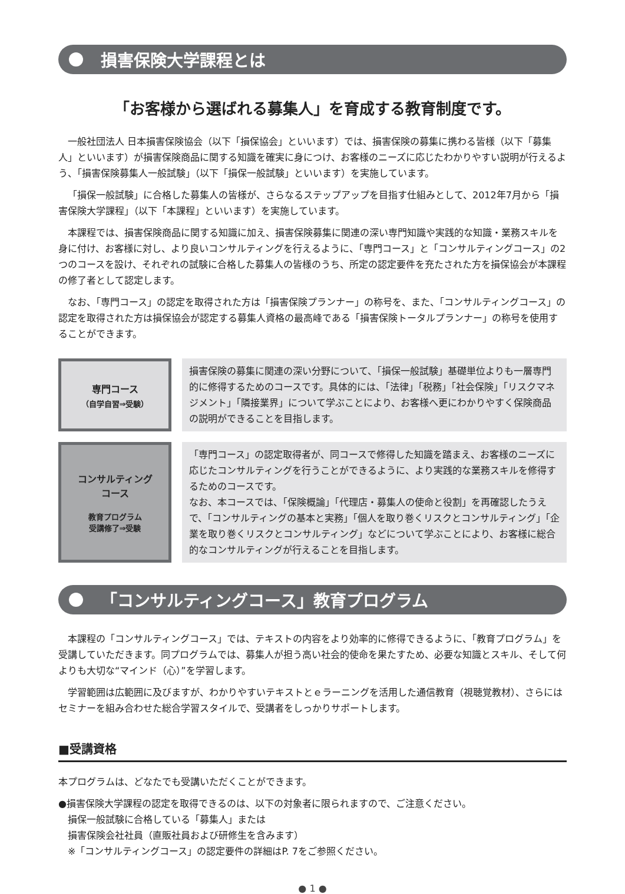損害保険大学課程とは
「お客様から選ばれる募集人」を育成する教育制度です。
一般社団法人 日本損害保険協会（以下「損保協会」といいます）では、損害保険の募集に携わる皆様（以下「募集人」といいます）が損害保険商品に関する知識を確実に身につけ、お客様のニーズに応じたわかりやすい説明が行えるよう、「損害保険募集人一般試験」（以下「損保一般試験」といいます）を実施しています。
「損保一般試験」に合格した募集人の皆様が、さらなるステップアップを目指す仕組みとして、2012年7月から「損害保険大学課程」（以下「本課程」といいます）を実施しています。
本課程では、損害保険商品に関する知識に加え、損害保険募集に関連の深い専門知識や実践的な知識・業務スキルを身に付け、お客様に対し、より良いコンサルティングを行えるように、「専門コース」と「コンサルティングコース」の2つのコースを設け、それぞれの試験に合格した募集人の皆様のうち、所定の認定要件を充たされた方を損保協会が本課程の修了者として認定します。
なお、「専門コース」の認定を取得された方は「損害保険プランナー」の称号を、また、「コンサルティングコース」の認定を取得された方は損保協会が認定する募集人資格の最高峰である「損害保険トータルプランナー」の称号を使用することができます。
| 専門コース （自学自習⇒受験） | | 損害保険の募集に関連の深い分野について、「損保一般試験」基礎単位よりも一層専門的に修得するためのコースです。具体的には、「法律」「税務」「社会保険」「リスクマネジメント」「隣接業界」について学ぶことにより、お客様へ更にわかりやすく保険商品の説明ができることを目指します。 |
| コンサルティング コース 教育プログラム 受講修了⇒受験 | | 「専門コース」の認定取得者が、同コースで修得した知識を踏まえ、お客様のニーズに応じたコンサルティングを行うことができるように、より実践的な業務スキルを修得するためのコースです。 なお、本コースでは、「保険概論」「代理店・募集人の使命と役割」を再確認したうえで、「コンサルティングの基本と実務」「個人を取り巻くリスクとコンサルティング」「企業を取り巻くリスクとコンサルティング」などについて学ぶことにより、お客様に総合的なコンサルティングが行えることを目指します。 |
「コンサルティングコース」教育プログラム
本課程の「コンサルティングコース」では、テキストの内容をより効率的に修得できるように、「教育プログラム」を受講していただきます。同プログラムでは、募集人が担う高い社会的使命を果たすため、必要な知識とスキル、そして何よりも大切な“マインド（心）”を学習します。
学習範囲は広範囲に及びますが、わかりやすいテキストとｅラーニングを活用した通信教育（視聴覚教材）、さらにはセミナーを組み合わせた総合学習スタイルで、受講者をしっかりサポートします。
■受講資格
本プログラムは、どなたでも受講いただくことができます。
●損害保険大学課程の認定を取得できるのは、以下の対象者に限られますので、ご注意ください。
　損保一般試験に合格している「募集人」または
　損害保険会社社員（直販社員および研修生を含みます）
　※「コンサルティングコース」の認定要件の詳細はP. 7をご参照ください。
● 1 ●